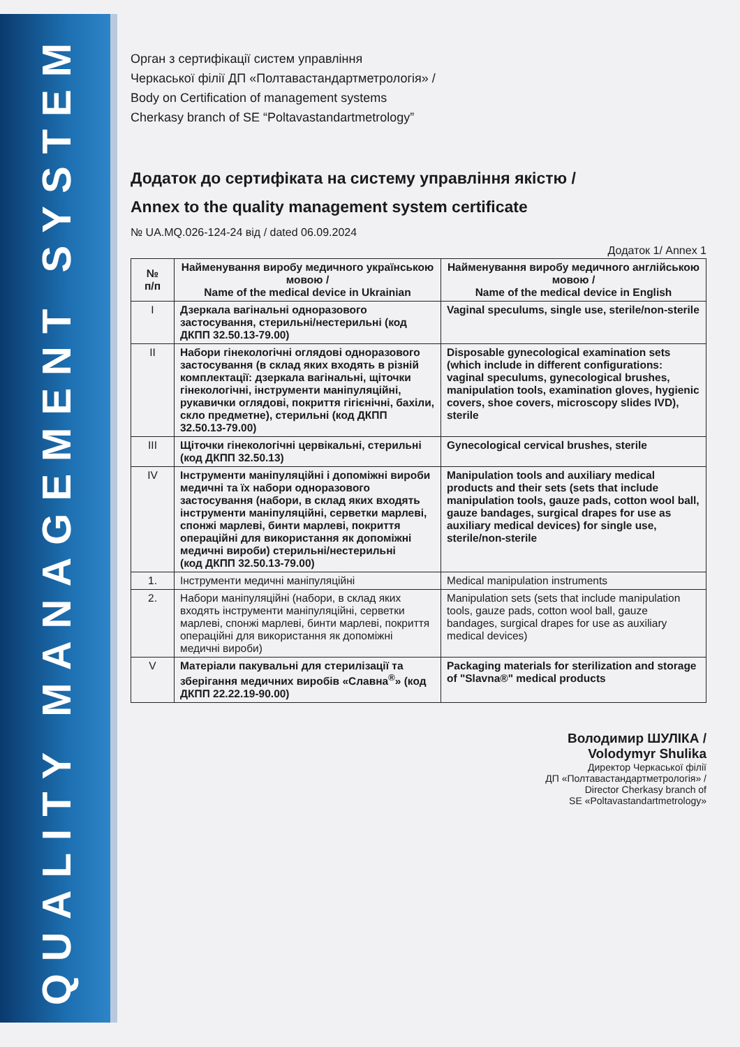QUALITY MANAGEMENT SYSTEM
Орган з сертифікації систем управління
Черкаської філії ДП «Полтавастандартметрологія» /
Body on Certification of management systems
Cherkasy branch of SE “Poltavastandartmetrology”
Додаток до сертифіката на систему управління якістю /
Annex to the quality management system certificate
№ UA.MQ.026-124-24 від / dated 06.09.2024
Додаток 1/ Annex 1
| № п/п | Найменування виробу медичного українською мовою / Name of the medical device in Ukrainian | Найменування виробу медичного англійською мовою / Name of the medical device in English |
| --- | --- | --- |
| I | Дзеркала вагінальні одноразового застосування, стерильні/нестерильні (код ДКПП 32.50.13-79.00) | Vaginal speculums, single use, sterile/non-sterile |
| II | Набори гінекологічні оглядові одноразового застосування (в склад яких входять в різній комплектації: дзеркала вагінальні, щіточки гінекологічні, інструменти маніпуляційні, рукавички оглядові, покриття гігієнічні, бахіли, скло предметне), стерильні (код ДКПП 32.50.13-79.00) | Disposable gynecological examination sets (which include in different configurations: vaginal speculums, gynecological brushes, manipulation tools, examination gloves, hygienic covers, shoe covers, microscopy slides IVD), sterile |
| III | Щіточки гінекологічні цервікальні, стерильні (код ДКПП 32.50.13) | Gynecological cervical brushes, sterile |
| IV | Інструменти маніпуляційні і допоміжні вироби медичні та їх набори одноразового застосування (набори, в склад яких входять інструменти маніпуляційні, серветки марлеві, спонжі марлеві, бинти марлеві, покриття операційні для використання як допоміжні медичні вироби) стерильні/нестерильні (код ДКПП 32.50.13-79.00) | Manipulation tools and auxiliary medical products and their sets (sets that include manipulation tools, gauze pads, cotton wool ball, gauze bandages, surgical drapes for use as auxiliary medical devices) for single use, sterile/non-sterile |
| 1. | Інструменти медичні маніпуляційні | Medical manipulation instruments |
| 2. | Набори маніпуляційні (набори, в склад яких входять інструменти маніпуляційні, серветки марлеві, спонжі марлеві, бинти марлеві, покриття операційні для використання як допоміжні медичні вироби) | Manipulation sets (sets that include manipulation tools, gauze pads, cotton wool ball, gauze bandages, surgical drapes for use as auxiliary medical devices) |
| V | Матеріали пакувальні для стерилізації та зберігання медичних виробів «Славна<sup>®</sup>» (код ДКПП 22.22.19-90.00) | Packaging materials for sterilization and storage of "Slavna®" medical products |
Володимир ШУЛІКА /
Volodymyr Shulika
Директор Черкаської філії
ДП «Полтавастандартметрологія» /
Director Cherkasy branch of
SE «Poltavastandartmetrology»